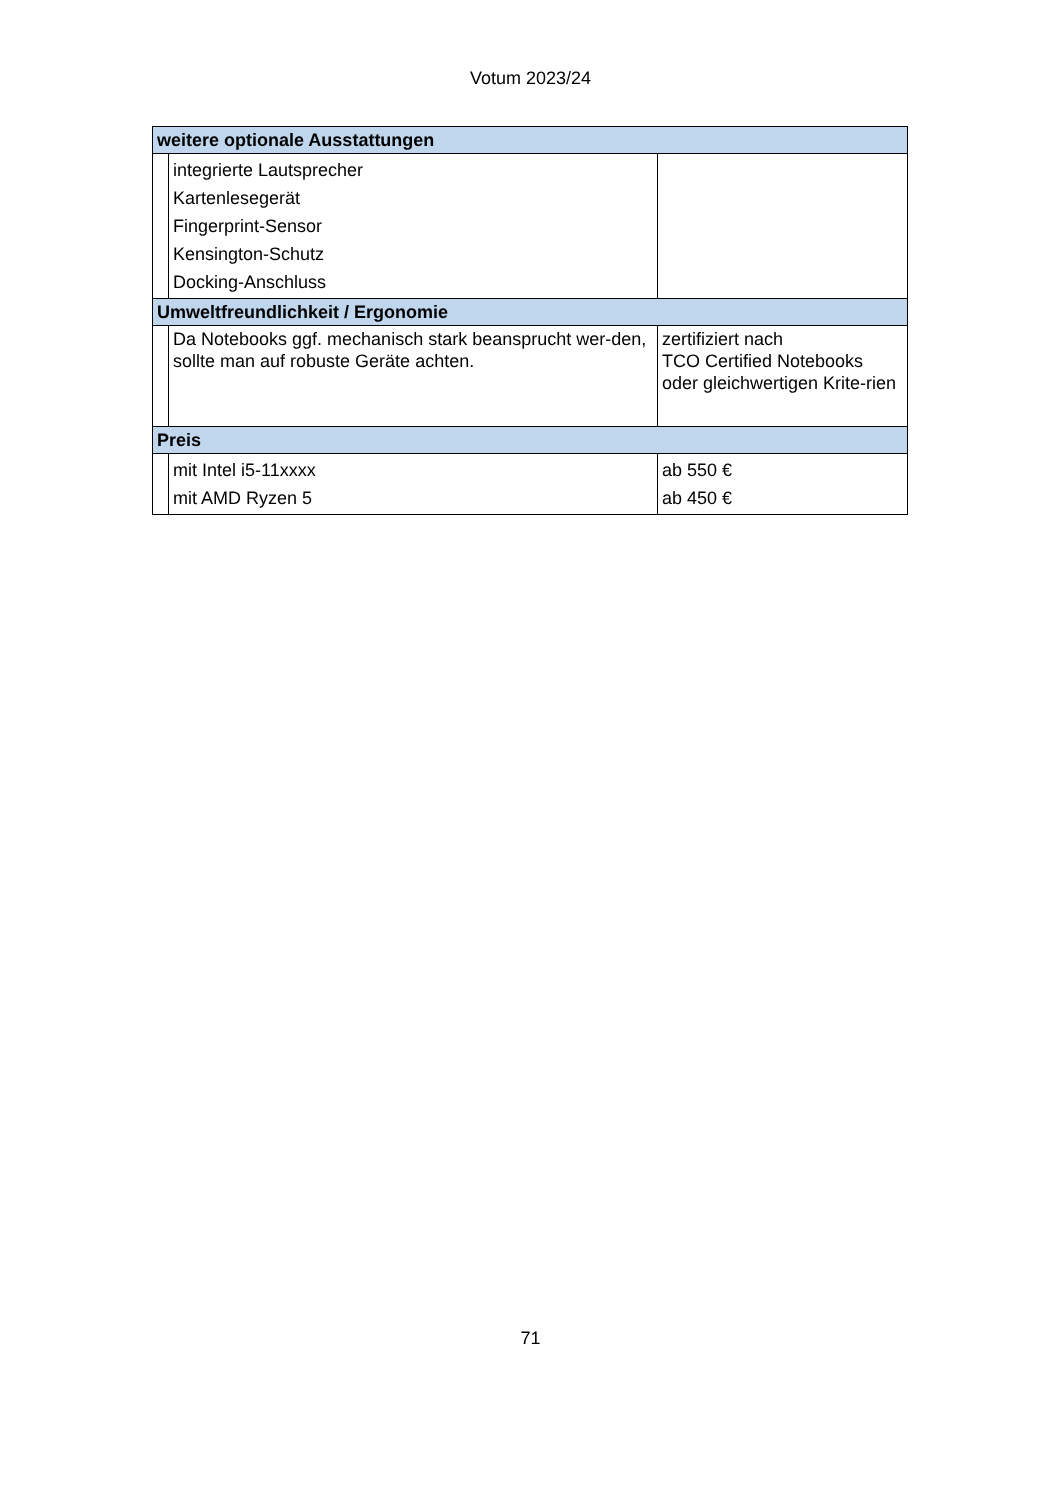Votum 2023/24
| weitere optionale Ausstattungen | | |
| --- | --- | --- |
| | integrierte Lautsprecher Kartenlesegerät Fingerprint-Sensor Kensington-Schutz Docking-Anschluss | |
| Umweltfreundlichkeit / Ergonomie | | |
| | Da Notebooks ggf. mechanisch stark beansprucht wer-den, sollte man auf robuste Geräte achten. | zertifiziert nach TCO Certified Notebooks oder gleichwertigen Krite-rien |
| Preis | | |
| | mit Intel i5-11xxxx mit AMD Ryzen 5 | ab 550 € ab 450 € |
71